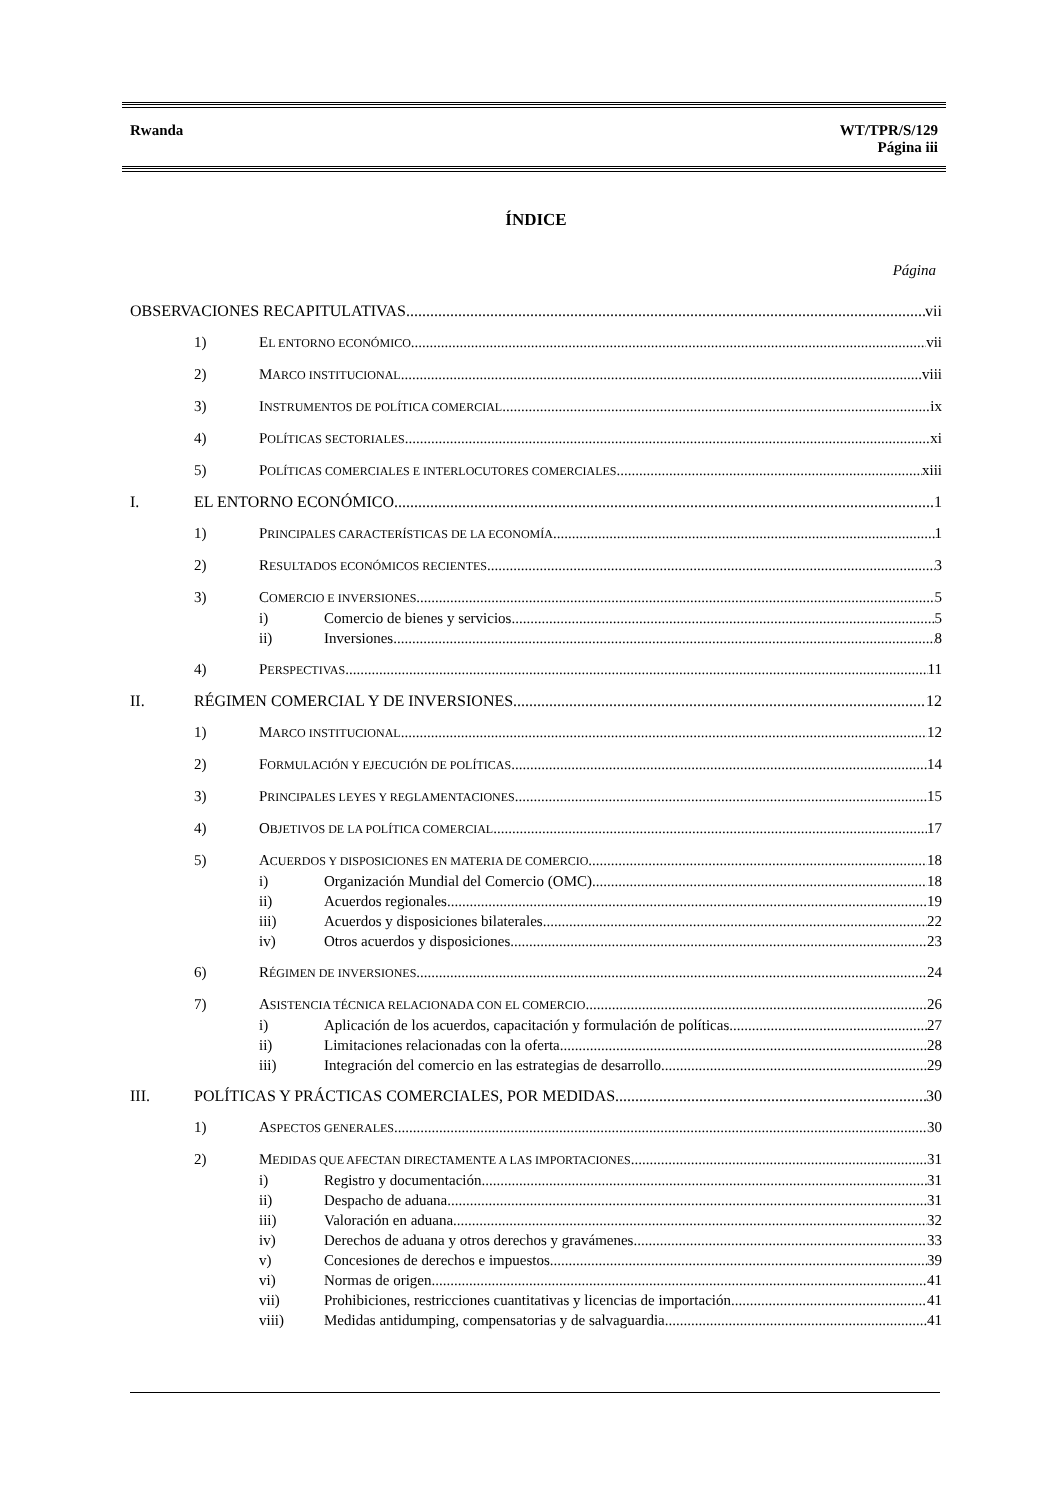Rwanda WT/TPR/S/129
Página iii
ÍNDICE
Página
OBSERVACIONES RECAPITULATIVAS vii
1) EL ENTORNO ECONÓMICO vii
2) MARCO INSTITUCIONAL viii
3) INSTRUMENTOS DE POLÍTICA COMERCIAL ix
4) POLÍTICAS SECTORIALES xi
5) POLÍTICAS COMERCIALES E INTERLOCUTORES COMERCIALES xiii
I. EL ENTORNO ECONÓMICO 1
1) PRINCIPALES CARACTERÍSTICAS DE LA ECONOMÍA 1
2) RESULTADOS ECONÓMICOS RECIENTES 3
3) COMERCIO E INVERSIONES 5
i) Comercio de bienes y servicios 5
ii) Inversiones 8
4) PERSPECTIVAS 11
II. RÉGIMEN COMERCIAL Y DE INVERSIONES 12
1) MARCO INSTITUCIONAL 12
2) FORMULACIÓN Y EJECUCIÓN DE POLÍTICAS 14
3) PRINCIPALES LEYES Y REGLAMENTACIONES 15
4) OBJETIVOS DE LA POLÍTICA COMERCIAL 17
5) ACUERDOS Y DISPOSICIONES EN MATERIA DE COMERCIO 18
i) Organización Mundial del Comercio (OMC) 18
ii) Acuerdos regionales 19
iii) Acuerdos y disposiciones bilaterales 22
iv) Otros acuerdos y disposiciones 23
6) RÉGIMEN DE INVERSIONES 24
7) ASISTENCIA TÉCNICA RELACIONADA CON EL COMERCIO 26
i) Aplicación de los acuerdos, capacitación y formulación de políticas 27
ii) Limitaciones relacionadas con la oferta 28
iii) Integración del comercio en las estrategias de desarrollo 29
III. POLÍTICAS Y PRÁCTICAS COMERCIALES, POR MEDIDAS 30
1) ASPECTOS GENERALES 30
2) MEDIDAS QUE AFECTAN DIRECTAMENTE A LAS IMPORTACIONES 31
i) Registro y documentación 31
ii) Despacho de aduana 31
iii) Valoración en aduana 32
iv) Derechos de aduana y otros derechos y gravámenes 33
v) Concesiones de derechos e impuestos 39
vi) Normas de origen 41
vii) Prohibiciones, restricciones cuantitativas y licencias de importación 41
viii) Medidas antidumping, compensatorias y de salvaguardia 41